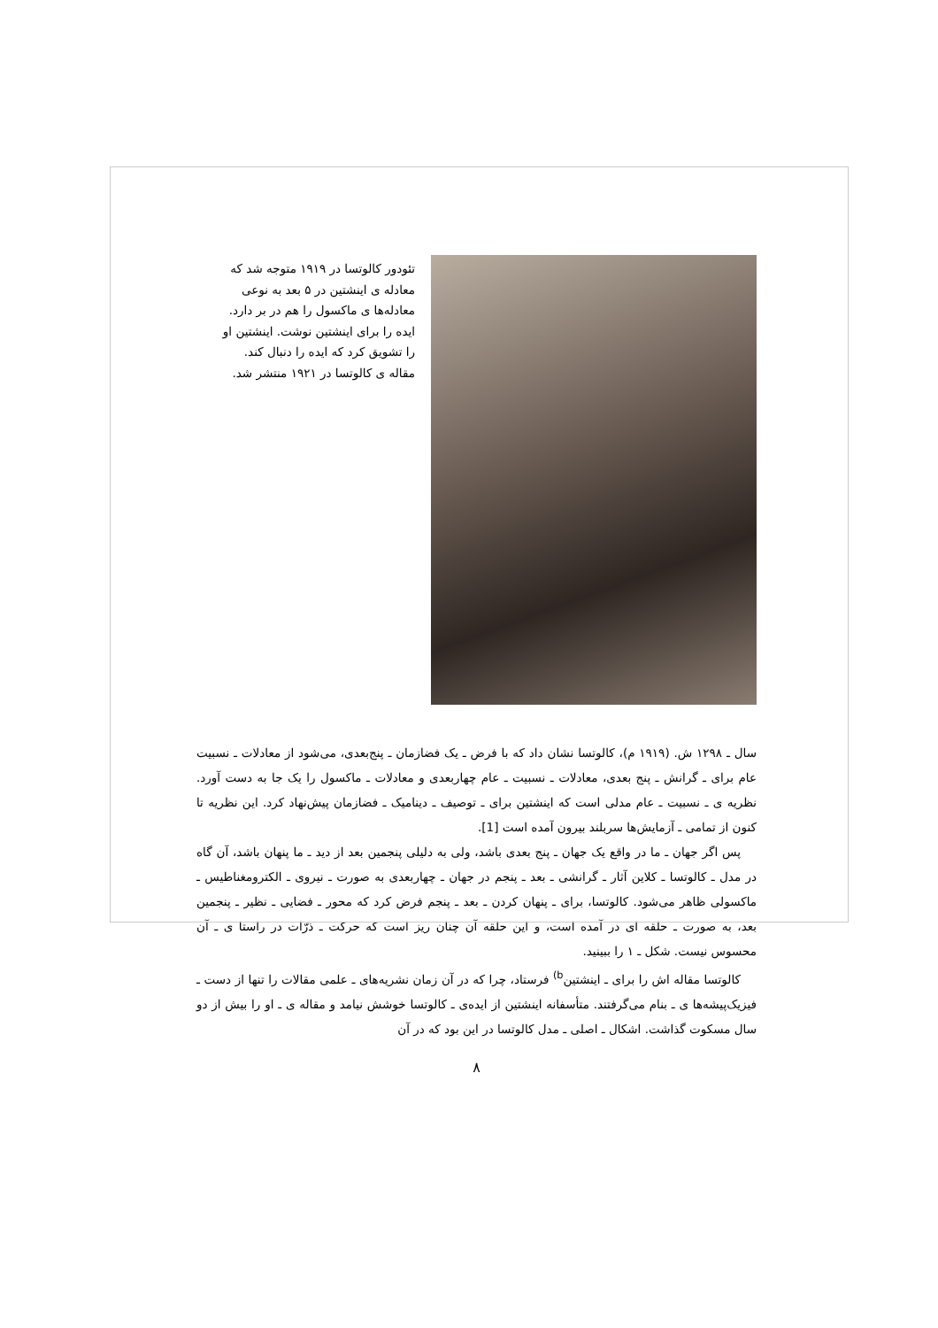تئودور کالوتسا در ۱۹۱۹ متوجه شد که معادله ی اینشتین در ۵ بعد به نوعی معادله‌ها ی ماکسول را هم در بر دارد. ایده را برای اینشتین نوشت. اینشتین او را تشویق کرد که ایده را دنبال کند. مقاله ی کالوتسا در ۱۹۲۱ منتشر شد.
سال ـ ۱۲۹۸ ش. (۱۹۱۹ م)، کالوتسا نشان داد که با فرض ـ یک فضازمان ـ پنج‌بعدی، می‌شود از معادلات ـ نسبیت عام برای ـ گرانش ـ پنج بعدی، معادلات ـ نسبیت ـ عام چهاربعدی و معادلات ـ ماکسول را یک جا به دست آورد. نظریه ی ـ نسبیت ـ عام مدلی است که اینشتین برای ـ توصیف ـ دینامیک ـ فضازمان پیش‌نهاد کرد. این نظریه تا کنون از تمامی ـ آزمایش‌ها سربلند بیرون آمده است [1].
پس اگر جهان ـ ما در واقع یک جهان ـ پنج بعدی باشد، ولی به دلیلی پنجمین بعد از دید ـ ما پنهان باشد، آن گاه در مدل ـ کالوتسا ـ کلاین آثار ـ گرانشی ـ بعد ـ پنجم در جهان ـ چهاربعدی به صورت ـ نیروی ـ الکترومغناطیس ـ ماکسولی ظاهر می‌شود. کالوتسا، برای ـ پنهان کردن ـ بعد ـ پنجم فرض کرد که محور ـ فضایی ـ نظیر ـ پنجمین بعد، به صورت ـ حلقه ای در آمده است، و این حلقه آن چنان ریز است که حرکت ـ ذرّات در راستا ی ـ آن محسوس نیست. شکل ـ ۱ را ببینید.
کالوتسا مقاله اش را برای ـ اینشتین<sup>b)</sup> فرستاد، چرا که در آن زمان نشریه‌های ـ علمی مقالات را تنها از دست ـ فیزیک‌پیشه‌ها ی ـ بنام می‌گرفتند. متأسفانه اینشتین از ایده‌ی ـ کالوتسا خوشش نیامد و مقاله ی ـ او را بیش از دو سال مسکوت گذاشت. اشکال ـ اصلی ـ مدل کالوتسا در این بود که در آن
۸